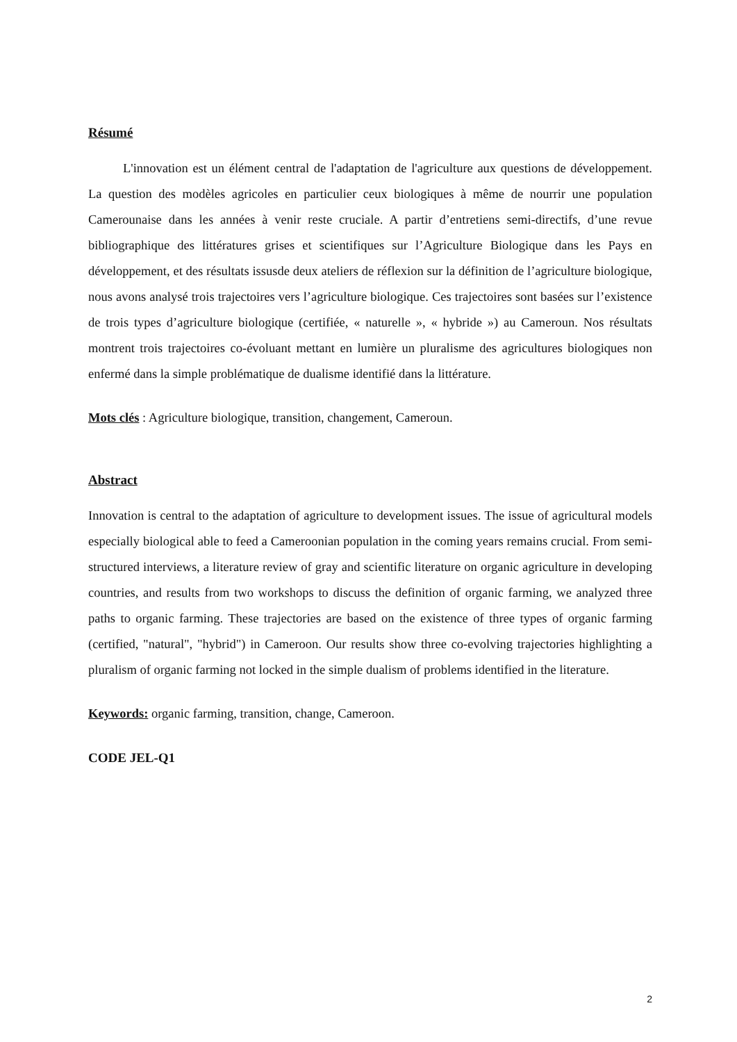Résumé
L'innovation est un élément central de l'adaptation de l'agriculture aux questions de développement. La question des modèles agricoles en particulier ceux biologiques à même de nourrir une population Camerounaise dans les années à venir reste cruciale. A partir d’entretiens semi-directifs, d’une revue bibliographique des littératures grises et scientifiques sur l’Agriculture Biologique dans les Pays en développement, et des résultats issusde deux ateliers de réflexion sur la définition de l’agriculture biologique, nous avons analysé trois trajectoires vers l’agriculture biologique. Ces trajectoires sont basées sur l’existence de trois types d’agriculture biologique (certifiée, « naturelle », « hybride ») au Cameroun. Nos résultats montrent trois trajectoires co-évoluant mettant en lumière un pluralisme des agricultures biologiques non enfermé dans la simple problématique de dualisme identifié dans la littérature.
Mots clés : Agriculture biologique, transition, changement, Cameroun.
Abstract
Innovation is central to the adaptation of agriculture to development issues. The issue of agricultural models especially biological able to feed a Cameroonian population in the coming years remains crucial. From semi-structured interviews, a literature review of gray and scientific literature on organic agriculture in developing countries, and results from two workshops to discuss the definition of organic farming, we analyzed three paths to organic farming. These trajectories are based on the existence of three types of organic farming (certified, "natural", "hybrid") in Cameroon. Our results show three co-evolving trajectories highlighting a pluralism of organic farming not locked in the simple dualism of problems identified in the literature.
Keywords: organic farming, transition, change, Cameroon.
CODE JEL-Q1
2